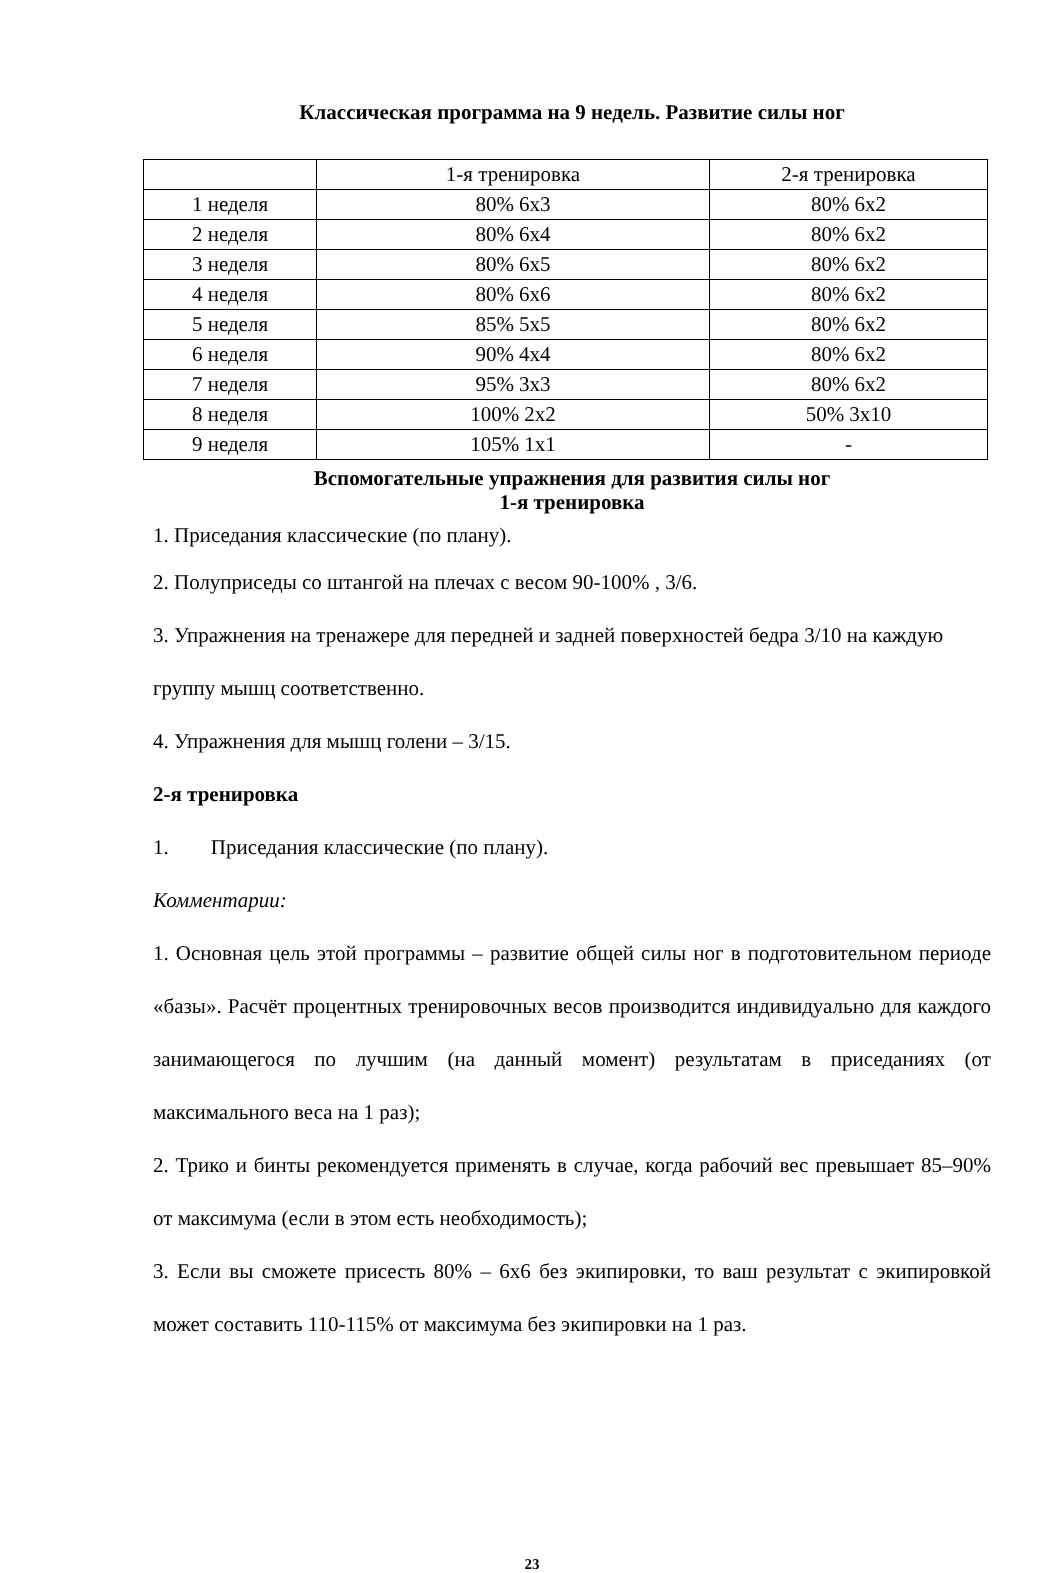Классическая программа на 9 недель. Развитие силы ног
| | 1-я тренировка | 2-я тренировка |
| --- | --- | --- |
| 1 неделя | 80% 6х3 | 80% 6х2 |
| 2 неделя | 80% 6х4 | 80% 6х2 |
| 3 неделя | 80% 6х5 | 80% 6х2 |
| 4 неделя | 80% 6х6 | 80% 6х2 |
| 5 неделя | 85% 5х5 | 80% 6х2 |
| 6 неделя | 90% 4х4 | 80% 6х2 |
| 7 неделя | 95% 3х3 | 80% 6х2 |
| 8 неделя | 100% 2х2 | 50% 3х10 |
| 9 неделя | 105% 1х1 | - |
Вспомогательные упражнения для развития силы ног
1-я тренировка
1. Приседания классические (по плану).
2. Полуприседы со штангой на плечах с весом 90-100% , 3/6.
3. Упражнения на тренажере для передней и задней поверхностей бедра 3/10 на каждую группу мышц соответственно.
4. Упражнения для мышц голени – 3/15.
2-я тренировка
1. Приседания классические (по плану).
Комментарии:
1. Основная цель этой программы – развитие общей силы ног в подготовительном периоде «базы». Расчёт процентных тренировочных весов производится индивидуально для каждого занимающегося по лучшим (на данный момент) результатам в приседаниях (от максимального веса на 1 раз);
2. Трико и бинты рекомендуется применять в случае, когда рабочий вес превышает 85–90% от максимума (если в этом есть необходимость);
3. Если вы сможете присесть 80% – 6х6 без экипировки, то ваш результат с экипировкой может составить 110-115% от максимума без экипировки на 1 раз.
23